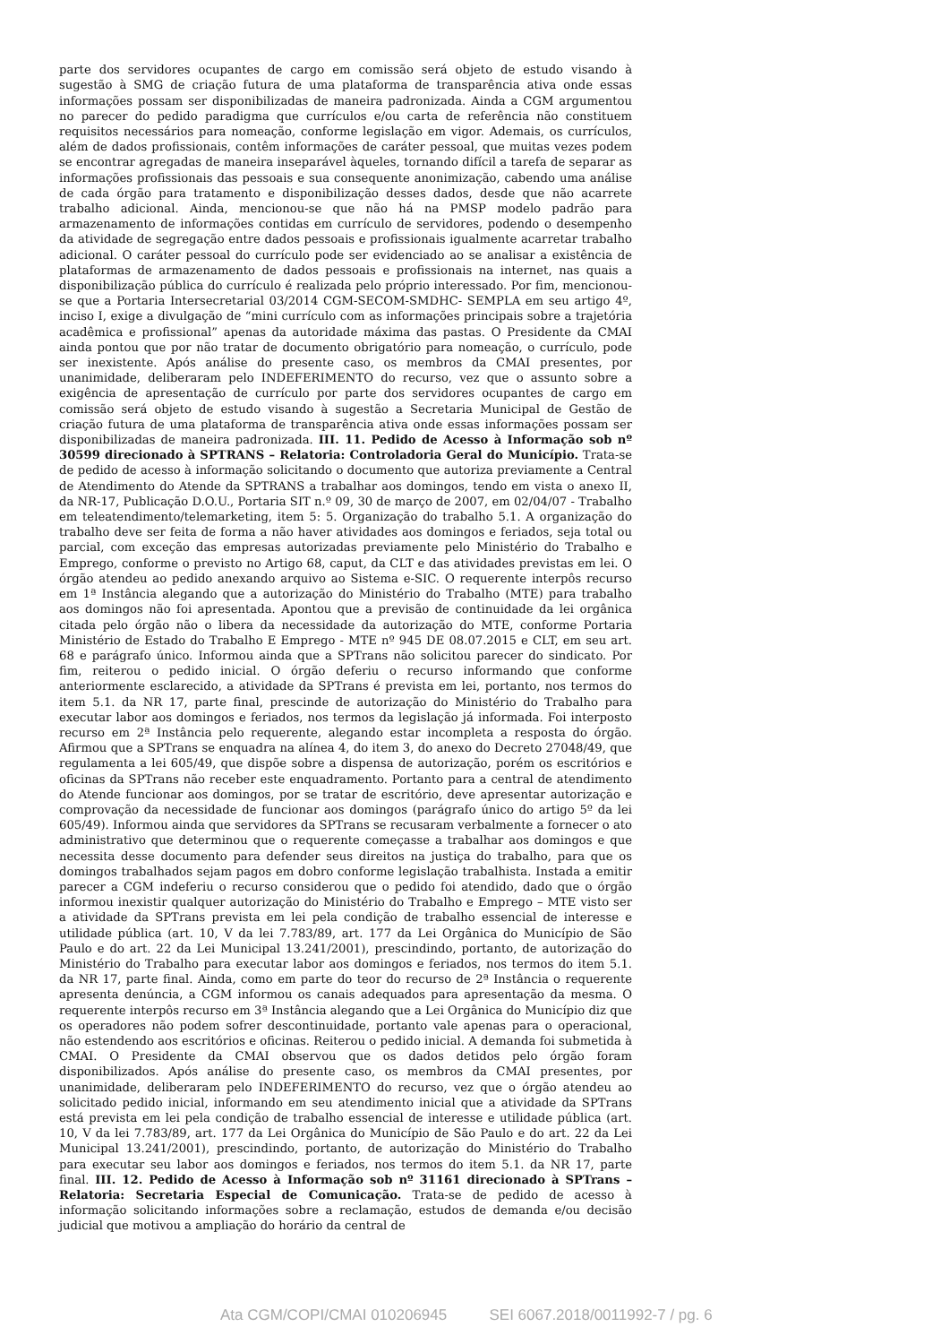parte dos servidores ocupantes de cargo em comissão será objeto de estudo visando à sugestão à SMG de criação futura de uma plataforma de transparência ativa onde essas informações possam ser disponibilizadas de maneira padronizada. Ainda a CGM argumentou no parecer do pedido paradigma que currículos e/ou carta de referência não constituem requisitos necessários para nomeação, conforme legislação em vigor. Ademais, os currículos, além de dados profissionais, contêm informações de caráter pessoal, que muitas vezes podem se encontrar agregadas de maneira inseparável àqueles, tornando difícil a tarefa de separar as informações profissionais das pessoais e sua consequente anonimização, cabendo uma análise de cada órgão para tratamento e disponibilização desses dados, desde que não acarrete trabalho adicional. Ainda, mencionou-se que não há na PMSP modelo padrão para armazenamento de informações contidas em currículo de servidores, podendo o desempenho da atividade de segregação entre dados pessoais e profissionais igualmente acarretar trabalho adicional. O caráter pessoal do currículo pode ser evidenciado ao se analisar a existência de plataformas de armazenamento de dados pessoais e profissionais na internet, nas quais a disponibilização pública do currículo é realizada pelo próprio interessado. Por fim, mencionou-se que a Portaria Intersecretarial 03/2014 CGM-SECOM-SMDHC- SEMPLA em seu artigo 4º, inciso I, exige a divulgação de “mini currículo com as informações principais sobre a trajetória acadêmica e profissional” apenas da autoridade máxima das pastas. O Presidente da CMAI ainda pontou que por não tratar de documento obrigatório para nomeação, o currículo, pode ser inexistente. Após análise do presente caso, os membros da CMAI presentes, por unanimidade, deliberaram pelo INDEFERIMENTO do recurso, vez que o assunto sobre a exigência de apresentação de currículo por parte dos servidores ocupantes de cargo em comissão será objeto de estudo visando à sugestão a Secretaria Municipal de Gestão de criação futura de uma plataforma de transparência ativa onde essas informações possam ser disponibilizadas de maneira padronizada. III. 11. Pedido de Acesso à Informação sob nº 30599 direcionado à SPTRANS – Relatoria: Controladoria Geral do Município. Trata-se de pedido de acesso à informação solicitando o documento que autoriza previamente a Central de Atendimento do Atende da SPTRANS a trabalhar aos domingos, tendo em vista o anexo II, da NR-17, Publicação D.O.U., Portaria SIT n.º 09, 30 de março de 2007, em 02/04/07 - Trabalho em teleatendimento/telemarketing, item 5: 5. Organização do trabalho 5.1. A organização do trabalho deve ser feita de forma a não haver atividades aos domingos e feriados, seja total ou parcial, com exceção das empresas autorizadas previamente pelo Ministério do Trabalho e Emprego, conforme o previsto no Artigo 68, caput, da CLT e das atividades previstas em lei. O órgão atendeu ao pedido anexando arquivo ao Sistema e-SIC. O requerente interpôs recurso em 1ª Instância alegando que a autorização do Ministério do Trabalho (MTE) para trabalho aos domingos não foi apresentada. Apontou que a previsão de continuidade da lei orgânica citada pelo órgão não o libera da necessidade da autorização do MTE, conforme Portaria Ministério de Estado do Trabalho E Emprego - MTE nº 945 DE 08.07.2015 e CLT, em seu art. 68 e parágrafo único. Informou ainda que a SPTrans não solicitou parecer do sindicato. Por fim, reiterou o pedido inicial. O órgão deferiu o recurso informando que conforme anteriormente esclarecido, a atividade da SPTrans é prevista em lei, portanto, nos termos do item 5.1. da NR 17, parte final, prescinde de autorização do Ministério do Trabalho para executar labor aos domingos e feriados, nos termos da legislação já informada. Foi interposto recurso em 2ª Instância pelo requerente, alegando estar incompleta a resposta do órgão. Afirmou que a SPTrans se enquadra na alínea 4, do item 3, do anexo do Decreto 27048/49, que regulamenta a lei 605/49, que dispõe sobre a dispensa de autorização, porém os escritórios e oficinas da SPTrans não receber este enquadramento. Portanto para a central de atendimento do Atende funcionar aos domingos, por se tratar de escritório, deve apresentar autorização e comprovação da necessidade de funcionar aos domingos (parágrafo único do artigo 5º da lei 605/49). Informou ainda que servidores da SPTrans se recusaram verbalmente a fornecer o ato administrativo que determinou que o requerente começasse a trabalhar aos domingos e que necessita desse documento para defender seus direitos na justiça do trabalho, para que os domingos trabalhados sejam pagos em dobro conforme legislação trabalhista. Instada a emitir parecer a CGM indeferiu o recurso considerou que o pedido foi atendido, dado que o órgão informou inexistir qualquer autorização do Ministério do Trabalho e Emprego – MTE visto ser a atividade da SPTrans prevista em lei pela condição de trabalho essencial de interesse e utilidade pública (art. 10, V da lei 7.783/89, art. 177 da Lei Orgânica do Município de São Paulo e do art. 22 da Lei Municipal 13.241/2001), prescindindo, portanto, de autorização do Ministério do Trabalho para executar labor aos domingos e feriados, nos termos do item 5.1. da NR 17, parte final. Ainda, como em parte do teor do recurso de 2ª Instância o requerente apresenta denúncia, a CGM informou os canais adequados para apresentação da mesma. O requerente interpôs recurso em 3ª Instância alegando que a Lei Orgânica do Município diz que os operadores não podem sofrer descontinuidade, portanto vale apenas para o operacional, não estendendo aos escritórios e oficinas. Reiterou o pedido inicial. A demanda foi submetida à CMAI. O Presidente da CMAI observou que os dados detidos pelo órgão foram disponibilizados. Após análise do presente caso, os membros da CMAI presentes, por unanimidade, deliberaram pelo INDEFERIMENTO do recurso, vez que o órgão atendeu ao solicitado pedido inicial, informando em seu atendimento inicial que a atividade da SPTrans está prevista em lei pela condição de trabalho essencial de interesse e utilidade pública (art. 10, V da lei 7.783/89, art. 177 da Lei Orgânica do Município de São Paulo e do art. 22 da Lei Municipal 13.241/2001), prescindindo, portanto, de autorização do Ministério do Trabalho para executar seu labor aos domingos e feriados, nos termos do item 5.1. da NR 17, parte final. III. 12. Pedido de Acesso à Informação sob nº 31161 direcionado à SPTrans – Relatoria: Secretaria Especial de Comunicação. Trata-se de pedido de acesso à informação solicitando informações sobre a reclamação, estudos de demanda e/ou decisão judicial que motivou a ampliação do horário da central de
Ata CGM/COPI/CMAI 010206945 SEI 6067.2018/0011992-7 / pg. 6